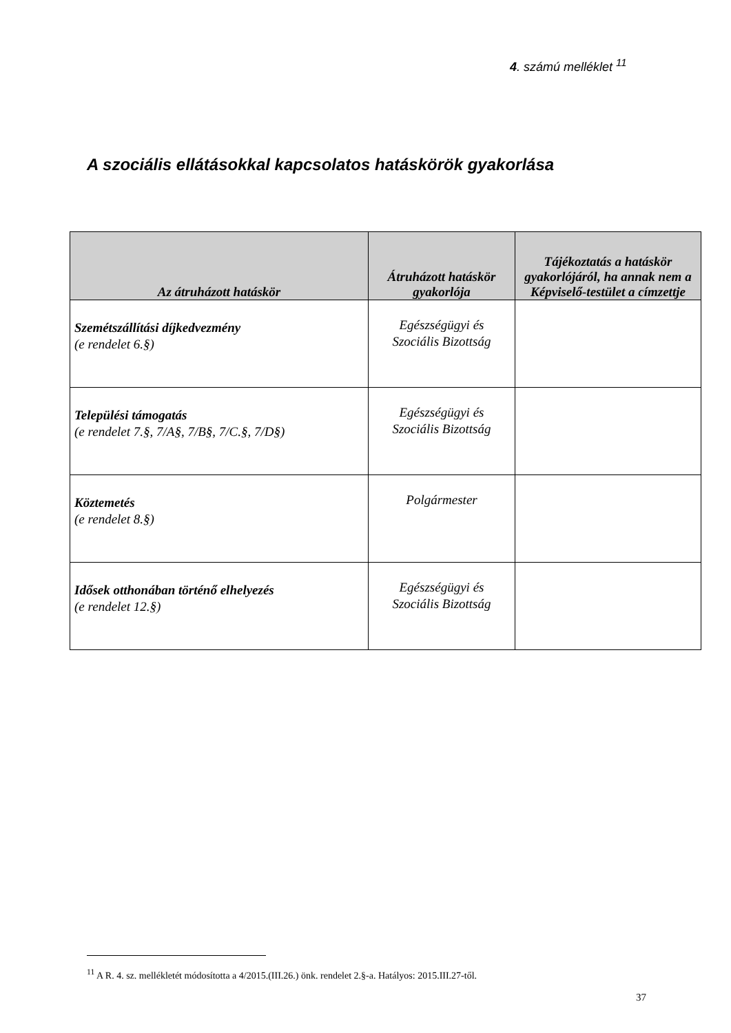4. számú melléklet <sup>11</sup>
A szociális ellátásokkal kapcsolatos hatáskörök gyakorlása
| Az átruházott hatáskör | Átruházott hatáskör gyakorlója | Tájékoztatás a hatáskör gyakorlójáról, ha annak nem a Képviselő-testület a címzettje |
| --- | --- | --- |
| Szemétszállítási díjkedvezmény (e rendelet 6.§) | Egészségügyi és Szociális Bizottság | |
| Települési támogatás (e rendelet 7.§, 7/A§, 7/B§, 7/C.§, 7/D§) | Egészségügyi és Szociális Bizottság | |
| Köztemetés (e rendelet 8.§) | Polgármester | |
| Idősek otthonában történő elhelyezés (e rendelet 12.§) | Egészségügyi és Szociális Bizottság | |
<sup>11</sup> A R. 4. sz. mellékletét módosította a 4/2015.(III.26.) önk. rendelet 2.§-a. Hatályos: 2015.III.27-től.
37